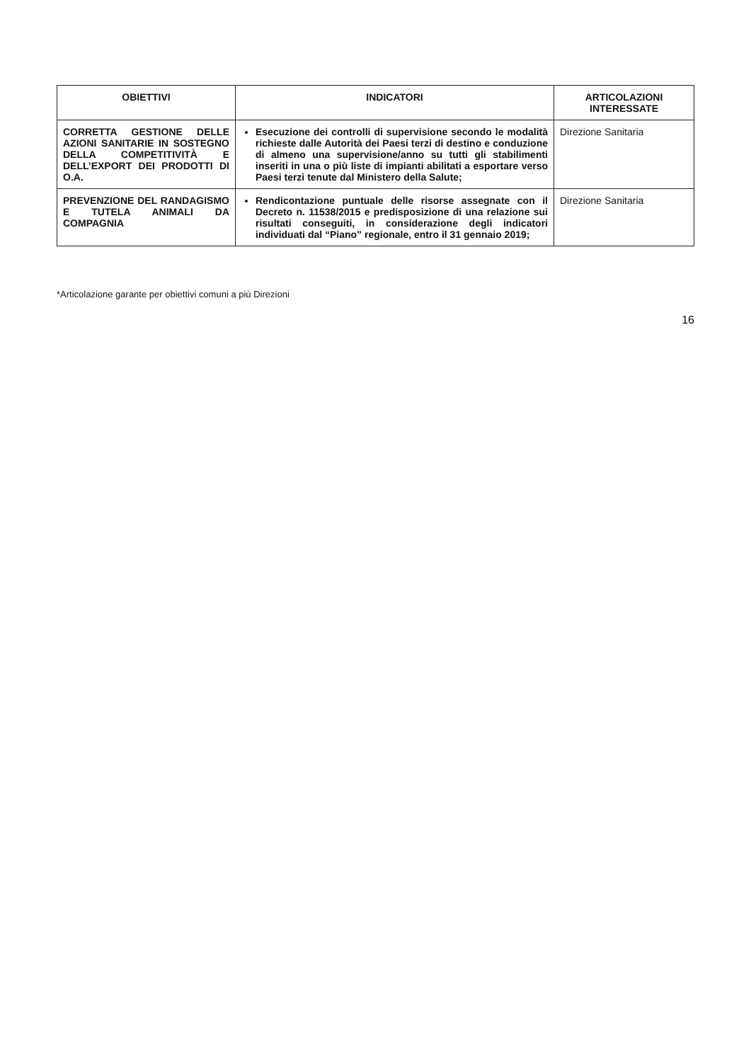| OBIETTIVI | INDICATORI | ARTICOLAZIONI INTERESSATE |
| --- | --- | --- |
| CORRETTA GESTIONE DELLE AZIONI SANITARIE IN SOSTEGNO DELLA COMPETITIVITÀ E DELL’EXPORT DEI PRODOTTI DI O.A. | Esecuzione dei controlli di supervisione secondo le modalità richieste dalle Autorità dei Paesi terzi di destino e conduzione di almeno una supervisione/anno su tutti gli stabilimenti inseriti in una o più liste di impianti abilitati a esportare verso Paesi terzi tenute dal Ministero della Salute; | Direzione Sanitaria |
| PREVENZIONE DEL RANDAGISMO E TUTELA ANIMALI DA COMPAGNIA | Rendicontazione puntuale delle risorse assegnate con il Decreto n. 11538/2015 e predisposizione di una relazione sui risultati conseguiti, in considerazione degli indicatori individuati dal “Piano” regionale, entro il 31 gennaio 2019; | Direzione Sanitaria |
*Articolazione garante per obiettivi comuni a più Direzioni
16